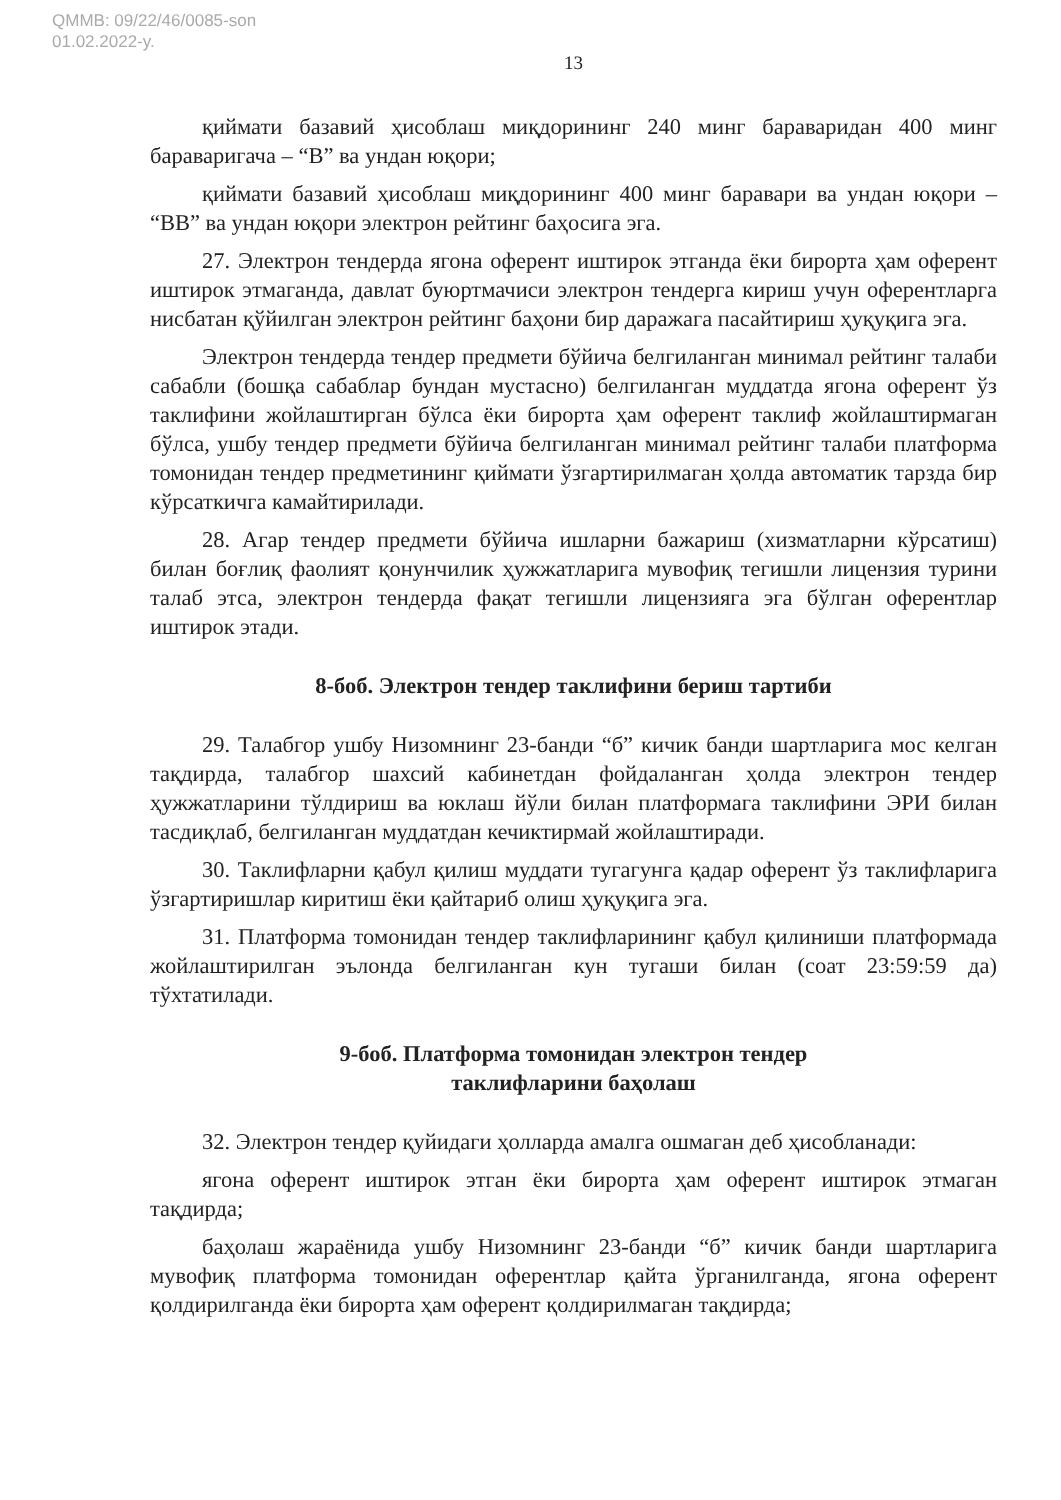QMMB: 09/22/46/0085-son
01.02.2022-y.
13
қиймати базавий ҳисоблаш миқдорининг 240 минг бараваридан 400 минг бараваригача – “B” ва ундан юқори;
қиймати базавий ҳисоблаш миқдорининг 400 минг баравари ва ундан юқори – “BB” ва ундан юқори электрон рейтинг баҳосига эга.
27. Электрон тендерда ягона оферент иштирок этганда ёки бирорта ҳам оферент иштирок этмаганда, давлат буюртмачиси электрон тендерга кириш учун оферентларга нисбатан қўйилган электрон рейтинг баҳони бир даражага пасайтириш ҳуқуқига эга.
Электрон тендерда тендер предмети бўйича белгиланган минимал рейтинг талаби сабабли (бошқа сабаблар бундан мустасно) белгиланган муддатда ягона оферент ўз таклифини жойлаштирган бўлса ёки бирорта ҳам оферент таклиф жойлаштирмаган бўлса, ушбу тендер предмети бўйича белгиланган минимал рейтинг талаби платформа томонидан тендер предметининг қиймати ўзгартирилмаган ҳолда автоматик тарзда бир кўрсаткичга камайтирилади.
28. Агар тендер предмети бўйича ишларни бажариш (хизматларни кўрсатиш) билан боғлиқ фаолият қонунчилик ҳужжатларига мувофиқ тегишли лицензия турини талаб этса, электрон тендерда фақат тегишли лицензияга эга бўлган оферентлар иштирок этади.
8-боб. Электрон тендер таклифини бериш тартиби
29. Талабгор ушбу Низомнинг 23-банди “б” кичик банди шартларига мос келган тақдирда, талабгор шахсий кабинетдан фойдаланган ҳолда электрон тендер ҳужжатларини тўлдириш ва юклаш йўли билан платформага таклифини ЭРИ билан тасдиқлаб, белгиланган муддатдан кечиктирмай жойлаштиради.
30. Таклифларни қабул қилиш муддати тугагунга қадар оферент ўз таклифларига ўзгартиришлар киритиш ёки қайтариб олиш ҳуқуқига эга.
31. Платформа томонидан тендер таклифларининг қабул қилиниши платформада жойлаштирилган эълонда белгиланган кун тугаши билан (соат 23:59:59 да) тўхтатилади.
9-боб. Платформа томонидан электрон тендер
таклифларини баҳолаш
32. Электрон тендер қуйидаги ҳолларда амалга ошмаган деб ҳисобланади:
ягона оферент иштирок этган ёки бирорта ҳам оферент иштирок этмаган тақдирда;
баҳолаш жараёнида ушбу Низомнинг 23-банди “б” кичик банди шартларига мувофиқ платформа томонидан оферентлар қайта ўрганилганда, ягона оферент қолдирилганда ёки бирорта ҳам оферент қолдирилмаган тақдирда;